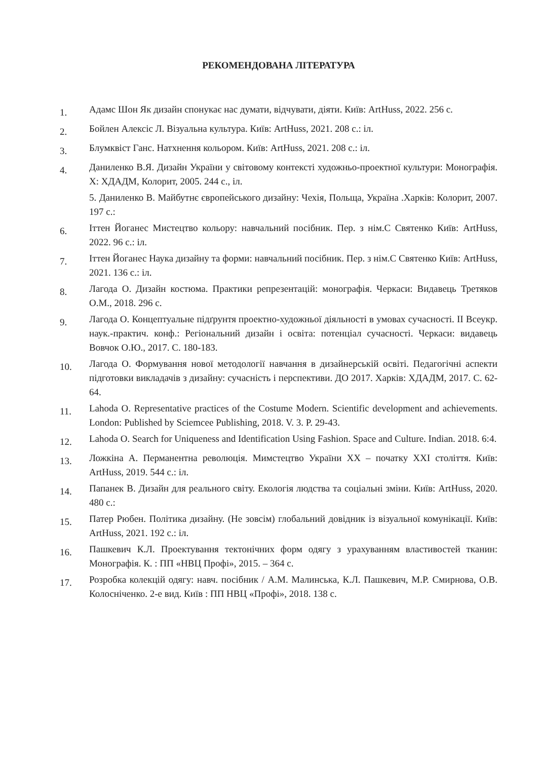РЕКОМЕНДОВАНА ЛІТЕРАТУРА
1. Адамс Шон Як дизайн спонукає нас думати, відчувати, діяти. Київ: ArtHuss, 2022. 256 с.
2. Бойлен Алексіс Л. Візуальна культура. Київ: ArtHuss, 2021. 208 с.: іл.
3. Блумквіст Ганс. Натхнення кольором. Київ: ArtHuss, 2021. 208 с.: іл.
4. Даниленко В.Я. Дизайн України у світовому контексті художньо-проектної культури: Монографія. Х: ХДАДМ, Колорит, 2005. 244 с., іл.
5. Даниленко В. Майбутнє європейського дизайну: Чехія, Польща, Україна .Харків: Колорит, 2007. 197 с.:
6. Іттен Йоганес Мистецтво кольору: навчальний посібник. Пер. з нім.С Святенко Київ: ArtHuss, 2022. 96 с.: іл.
7. Іттен Йоганес Наука дизайну та форми: навчальний посібник. Пер. з нім.С Святенко Київ: ArtHuss, 2021. 136 с.: іл.
8. Лагода О. Дизайн костюма. Практики репрезентацій: монографія. Черкаси: Видавець Третяков О.М., 2018. 296 с.
9. Лагода О. Концептуальне підґрунтя проектно-художньої діяльності в умовах сучасності. ІІ Всеукр. наук.-практич. конф.: Регіональний дизайн і освіта: потенціал сучасності. Черкаси: видавець Вовчок О.Ю., 2017. С. 180-183.
10. Лагода О. Формування нової методології навчання в дизайнерській освіті. Педагогічні аспекти підготовки викладачів з дизайну: сучасність і перспективи. ДО 2017. Харків: ХДАДМ, 2017. С. 62-64.
11. Lahoda O. Representative practices of the Costume Modern. Scientific development and achievements. London: Published by Sciemcee Publishing, 2018. V. 3. P. 29-43.
12. Lahoda O. Search for Uniqueness and Identification Using Fashion. Space and Culture. Indian. 2018. 6:4.
13. Ложкіна А. Перманентна революція. Мимстецтво України ХХ – початку ХХІ століття. Київ: ArtHuss, 2019. 544 с.: іл.
14. Папанек В. Дизайн для реального світу. Екологія людства та соціальні зміни. Київ: ArtHuss, 2020. 480 с.:
15. Патер Рюбен. Політика дизайну. (Не зовсім) глобальний довідник із візуальної комунікації. Київ: ArtHuss, 2021. 192 с.: іл.
16. Пашкевич К.Л. Проектування тектонічних форм одягу з урахуванням властивостей тканин: Монографія. К. : ПП «НВЦ Профі», 2015. – 364 с.
17. Розробка колекцій одягу: навч. посібник / А.М. Малинська, К.Л. Пашкевич, М.Р. Смирнова, О.В. Колосніченко. 2-е вид. Київ : ПП НВЦ «Профі», 2018. 138 с.